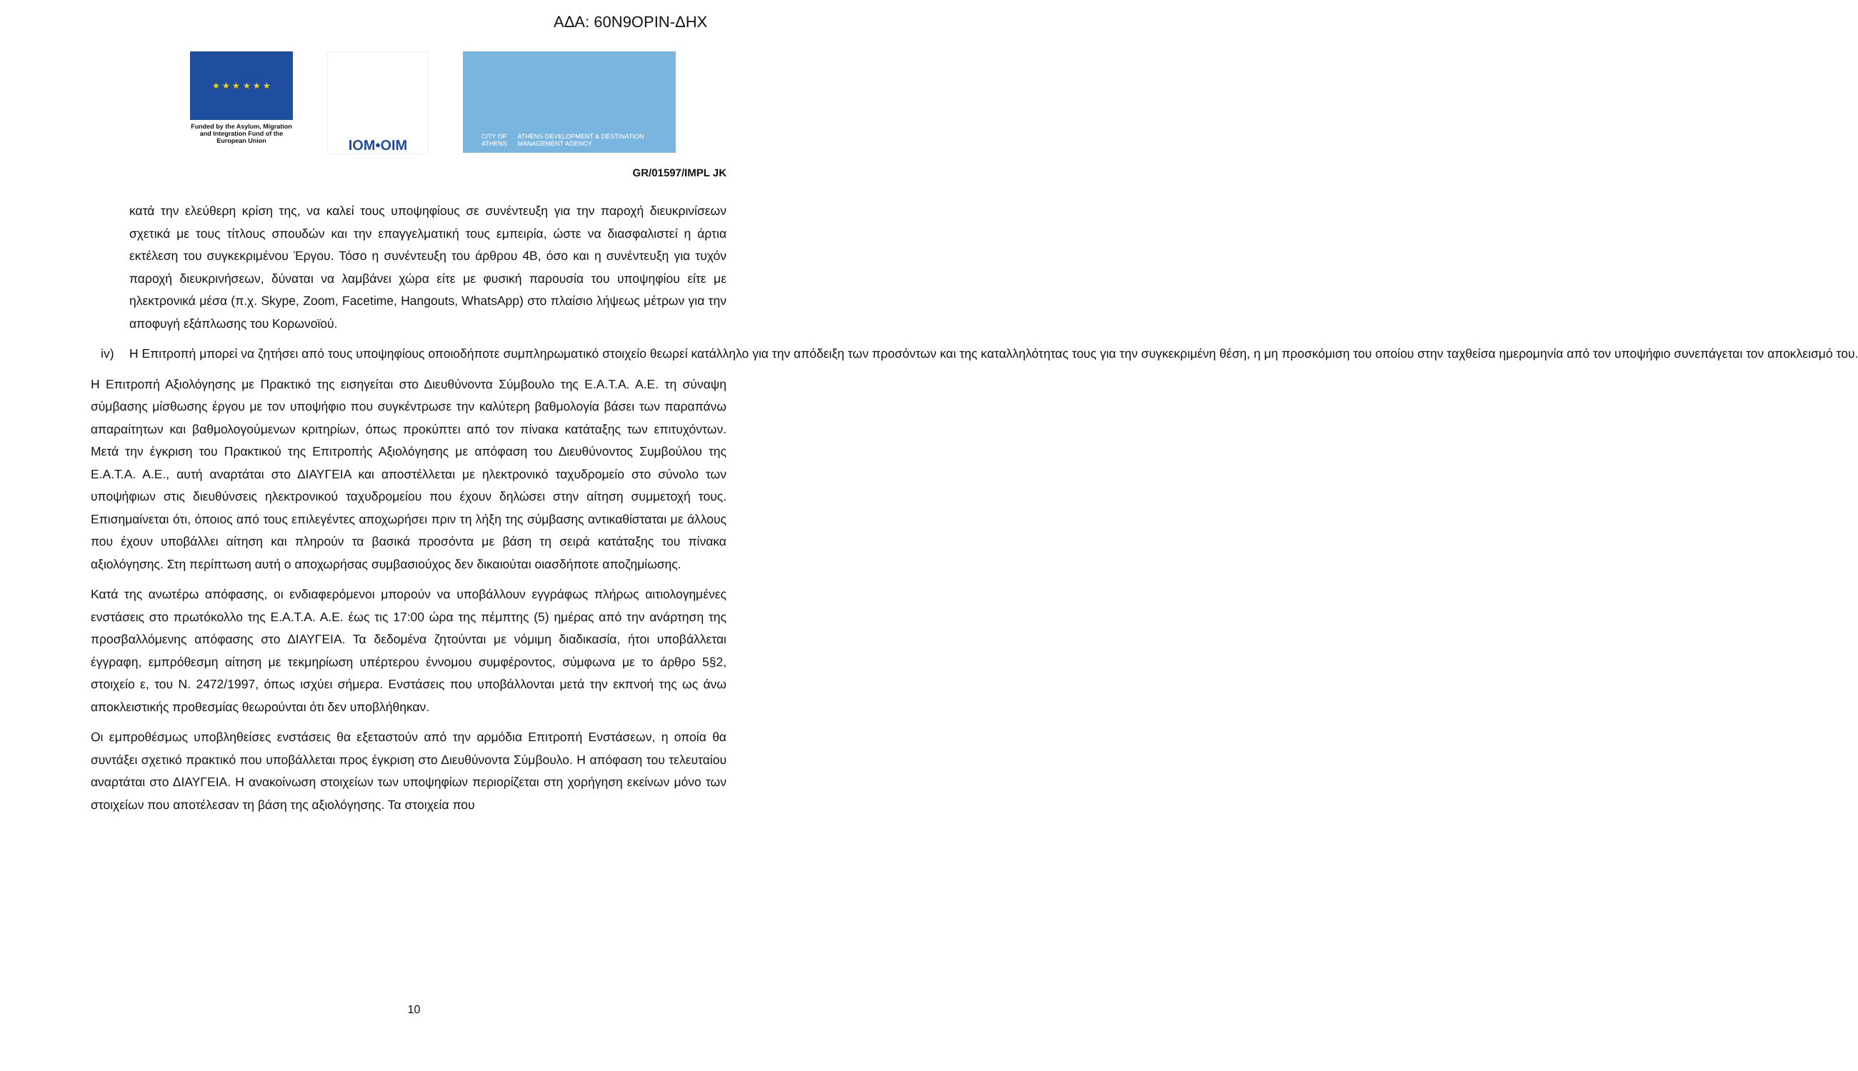ΑΔΑ: 60Ν9ΟΡΙΝ-ΔΗΧ
★ ★ ★ ★ ★ ★
Funded by the Asylum, Migration and Integration Fund of the European Union
IOM•OIM
CITY OF ATHENS ATHENS DEVELOPMENT & DESTINATION MANAGEMENT AGENCY
GR/01597/IMPL JK
κατά την ελεύθερη κρίση της, να καλεί τους υποψηφίους σε συνέντευξη για την παροχή διευκρινίσεων σχετικά με τους τίτλους σπουδών και την επαγγελματική τους εμπειρία, ώστε να διασφαλιστεί η άρτια εκτέλεση του συγκεκριμένου Έργου. Τόσο η συνέντευξη του άρθρου 4Β, όσο και η συνέντευξη για τυχόν παροχή διευκρινήσεων, δύναται να λαμβάνει χώρα είτε με φυσική παρουσία του υποψηφίου είτε με ηλεκτρονικά μέσα (π.χ. Skype, Zoom, Facetime, Hangouts, WhatsApp) στο πλαίσιο λήψεως μέτρων για την αποφυγή εξάπλωσης του Κορωνοϊού.
iv) Η Επιτροπή μπορεί να ζητήσει από τους υποψηφίους οποιοδήποτε συμπληρωματικό στοιχείο θεωρεί κατάλληλο για την απόδειξη των προσόντων και της καταλληλότητας τους για την συγκεκριμένη θέση, η μη προσκόμιση του οποίου στην ταχθείσα ημερομηνία από τον υποψήφιο συνεπάγεται τον αποκλεισμό του.
Η Επιτροπή Αξιολόγησης με Πρακτικό της εισηγείται στο Διευθύνοντα Σύμβουλο της Ε.Α.Τ.Α. Α.Ε. τη σύναψη σύμβασης μίσθωσης έργου με τον υποψήφιο που συγκέντρωσε την καλύτερη βαθμολογία βάσει των παραπάνω απαραίτητων και βαθμολογούμενων κριτηρίων, όπως προκύπτει από τον πίνακα κατάταξης των επιτυχόντων. Μετά την έγκριση του Πρακτικού της Επιτροπής Αξιολόγησης με απόφαση του Διευθύνοντος Συμβούλου της Ε.Α.Τ.Α. Α.Ε., αυτή αναρτάται στο ΔΙΑΥΓΕΙΑ και αποστέλλεται με ηλεκτρονικό ταχυδρομείο στο σύνολο των υποψήφιων στις διευθύνσεις ηλεκτρονικού ταχυδρομείου που έχουν δηλώσει στην αίτηση συμμετοχή τους. Επισημαίνεται ότι, όποιος από τους επιλεγέντες αποχωρήσει πριν τη λήξη της σύμβασης αντικαθίσταται με άλλους που έχουν υποβάλλει αίτηση και πληρούν τα βασικά προσόντα με βάση τη σειρά κατάταξης του πίνακα αξιολόγησης. Στη περίπτωση αυτή ο αποχωρήσας συμβασιούχος δεν δικαιούται οιασδήποτε αποζημίωσης.
Κατά της ανωτέρω απόφασης, οι ενδιαφερόμενοι μπορούν να υποβάλλουν εγγράφως πλήρως αιτιολογημένες ενστάσεις στο πρωτόκολλο της Ε.Α.Τ.Α. Α.Ε. έως τις 17:00 ώρα της πέμπτης (5) ημέρας από την ανάρτηση της προσβαλλόμενης απόφασης στο ΔΙΑΥΓΕΙΑ. Τα δεδομένα ζητούνται με νόμιμη διαδικασία, ήτοι υποβάλλεται έγγραφη, εμπρόθεσμη αίτηση με τεκμηρίωση υπέρτερου έννομου συμφέροντος, σύμφωνα με το άρθρο 5§2, στοιχείο ε, του Ν. 2472/1997, όπως ισχύει σήμερα. Ενστάσεις που υποβάλλονται μετά την εκπνοή της ως άνω αποκλειστικής προθεσμίας θεωρούνται ότι δεν υποβλήθηκαν.
Οι εμπροθέσμως υποβληθείσες ενστάσεις θα εξεταστούν από την αρμόδια Επιτροπή Ενστάσεων, η οποία θα συντάξει σχετικό πρακτικό που υποβάλλεται προς έγκριση στο Διευθύνοντα Σύμβουλο. Η απόφαση του τελευταίου αναρτάται στο ΔΙΑΥΓΕΙΑ. Η ανακοίνωση στοιχείων των υποψηφίων περιορίζεται στη χορήγηση εκείνων μόνο των στοιχείων που αποτέλεσαν τη βάση της αξιολόγησης. Τα στοιχεία που
10